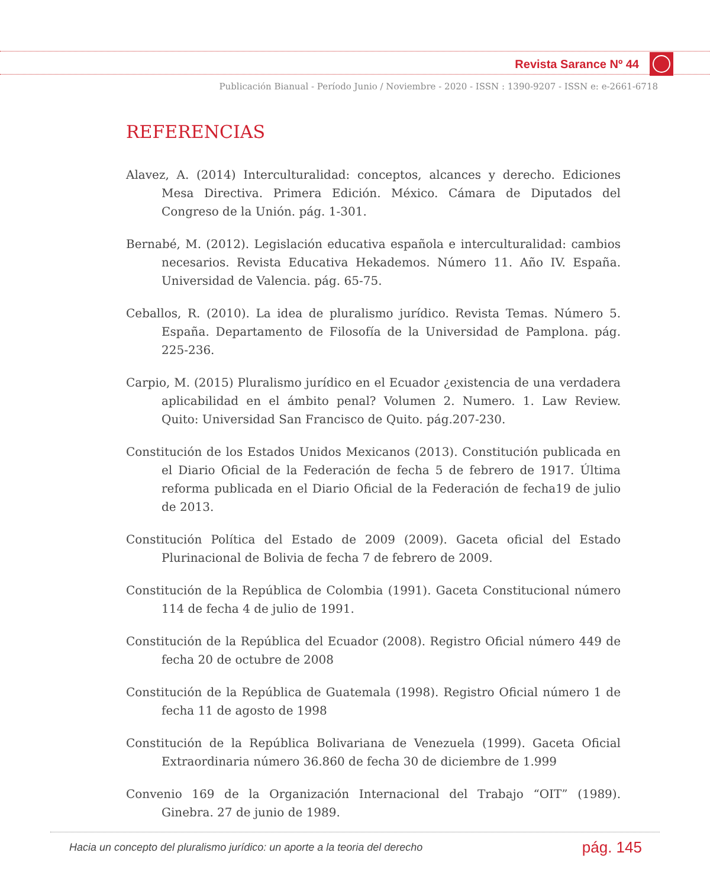Revista Sarance Nº 44
Publicación Bianual - Período Junio / Noviembre - 2020 - ISSN : 1390-9207 - ISSN e: e-2661-6718
REFERENCIAS
Alavez, A. (2014) Interculturalidad: conceptos, alcances y derecho. Ediciones Mesa Directiva. Primera Edición. México. Cámara de Diputados del Congreso de la Unión. pág. 1-301.
Bernabé, M. (2012). Legislación educativa española e interculturalidad: cambios necesarios. Revista Educativa Hekademos. Número 11. Año IV. España. Universidad de Valencia. pág. 65-75.
Ceballos, R. (2010). La idea de pluralismo jurídico. Revista Temas. Número 5. España. Departamento de Filosofía de la Universidad de Pamplona. pág. 225-236.
Carpio, M. (2015) Pluralismo jurídico en el Ecuador ¿existencia de una verdadera aplicabilidad en el ámbito penal? Volumen 2. Numero. 1. Law Review. Quito: Universidad San Francisco de Quito. pág.207-230.
Constitución de los Estados Unidos Mexicanos (2013). Constitución publicada en el Diario Oficial de la Federación de fecha 5 de febrero de 1917. Última reforma publicada en el Diario Oficial de la Federación de fecha19 de julio de 2013.
Constitución Política del Estado de 2009 (2009). Gaceta oficial del Estado Plurinacional de Bolivia de fecha 7 de febrero de 2009.
Constitución de la República de Colombia (1991). Gaceta Constitucional número 114 de fecha 4 de julio de 1991.
Constitución de la República del Ecuador (2008). Registro Oficial número 449 de fecha 20 de octubre de 2008
Constitución de la República de Guatemala (1998). Registro Oficial número 1 de fecha 11 de agosto de 1998
Constitución de la República Bolivariana de Venezuela (1999). Gaceta Oficial Extraordinaria número 36.860 de fecha 30 de diciembre de 1.999
Convenio 169 de la Organización Internacional del Trabajo “OIT” (1989). Ginebra. 27 de junio de 1989.
Hacia un concepto del pluralismo jurídico: un aporte a la teoria del derecho pág. 145